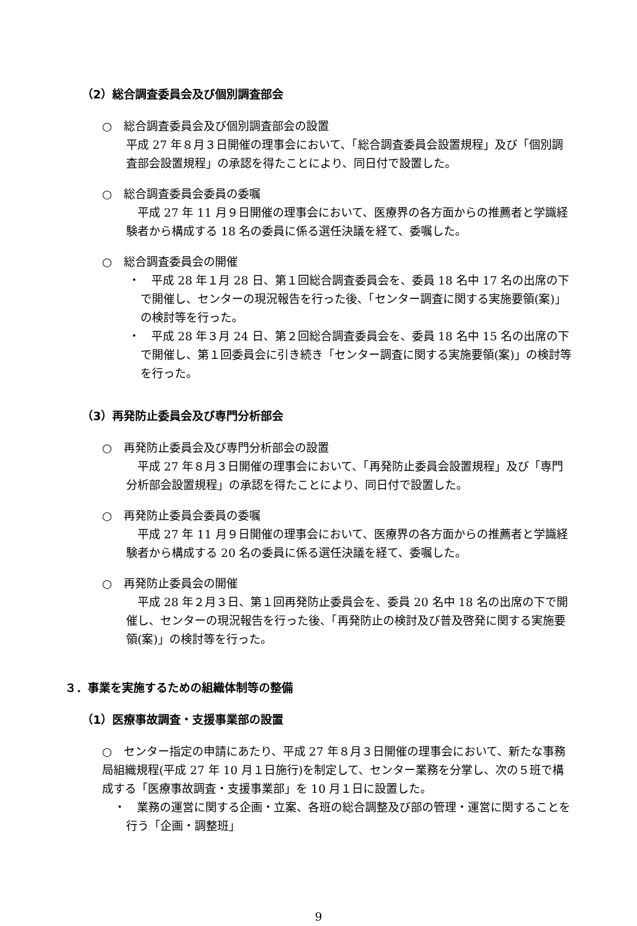（2）総合調査委員会及び個別調査部会
○　総合調査委員会及び個別調査部会の設置
平成 27 年８月３日開催の理事会において、「総合調査委員会設置規程」及び「個別調査部会設置規程」の承認を得たことにより、同日付で設置した。
○　総合調査委員会委員の委嘱
　平成 27 年 11 月９日開催の理事会において、医療界の各方面からの推薦者と学識経験者から構成する 18 名の委員に係る選任決議を経て、委嘱した。
○　総合調査委員会の開催
・　平成 28 年１月 28 日、第１回総合調査委員会を、委員 18 名中 17 名の出席の下で開催し、センターの現況報告を行った後、「センター調査に関する実施要領(案)」の検討等を行った。
・　平成 28 年３月 24 日、第２回総合調査委員会を、委員 18 名中 15 名の出席の下で開催し、第１回委員会に引き続き「センター調査に関する実施要領(案)」の検討等を行った。
（3）再発防止委員会及び専門分析部会
○　再発防止委員会及び専門分析部会の設置
　平成 27 年８月３日開催の理事会において、「再発防止委員会設置規程」及び「専門分析部会設置規程」の承認を得たことにより、同日付で設置した。
○　再発防止委員会委員の委嘱
　平成 27 年 11 月９日開催の理事会において、医療界の各方面からの推薦者と学識経験者から構成する 20 名の委員に係る選任決議を経て、委嘱した。
○　再発防止委員会の開催
　平成 28 年２月３日、第１回再発防止委員会を、委員 20 名中 18 名の出席の下で開催し、センターの現況報告を行った後、「再発防止の検討及び普及啓発に関する実施要領(案)」の検討等を行った。
３．事業を実施するための組織体制等の整備
（1）医療事故調査・支援事業部の設置
○　センター指定の申請にあたり、平成 27 年８月３日開催の理事会において、新たな事務局組織規程(平成 27 年 10 月１日施行)を制定して、センター業務を分掌し、次の５班で構成する「医療事故調査・支援事業部」を 10 月１日に設置した。
・　業務の運営に関する企画・立案、各班の総合調整及び部の管理・運営に関することを行う「企画・調整班」
9